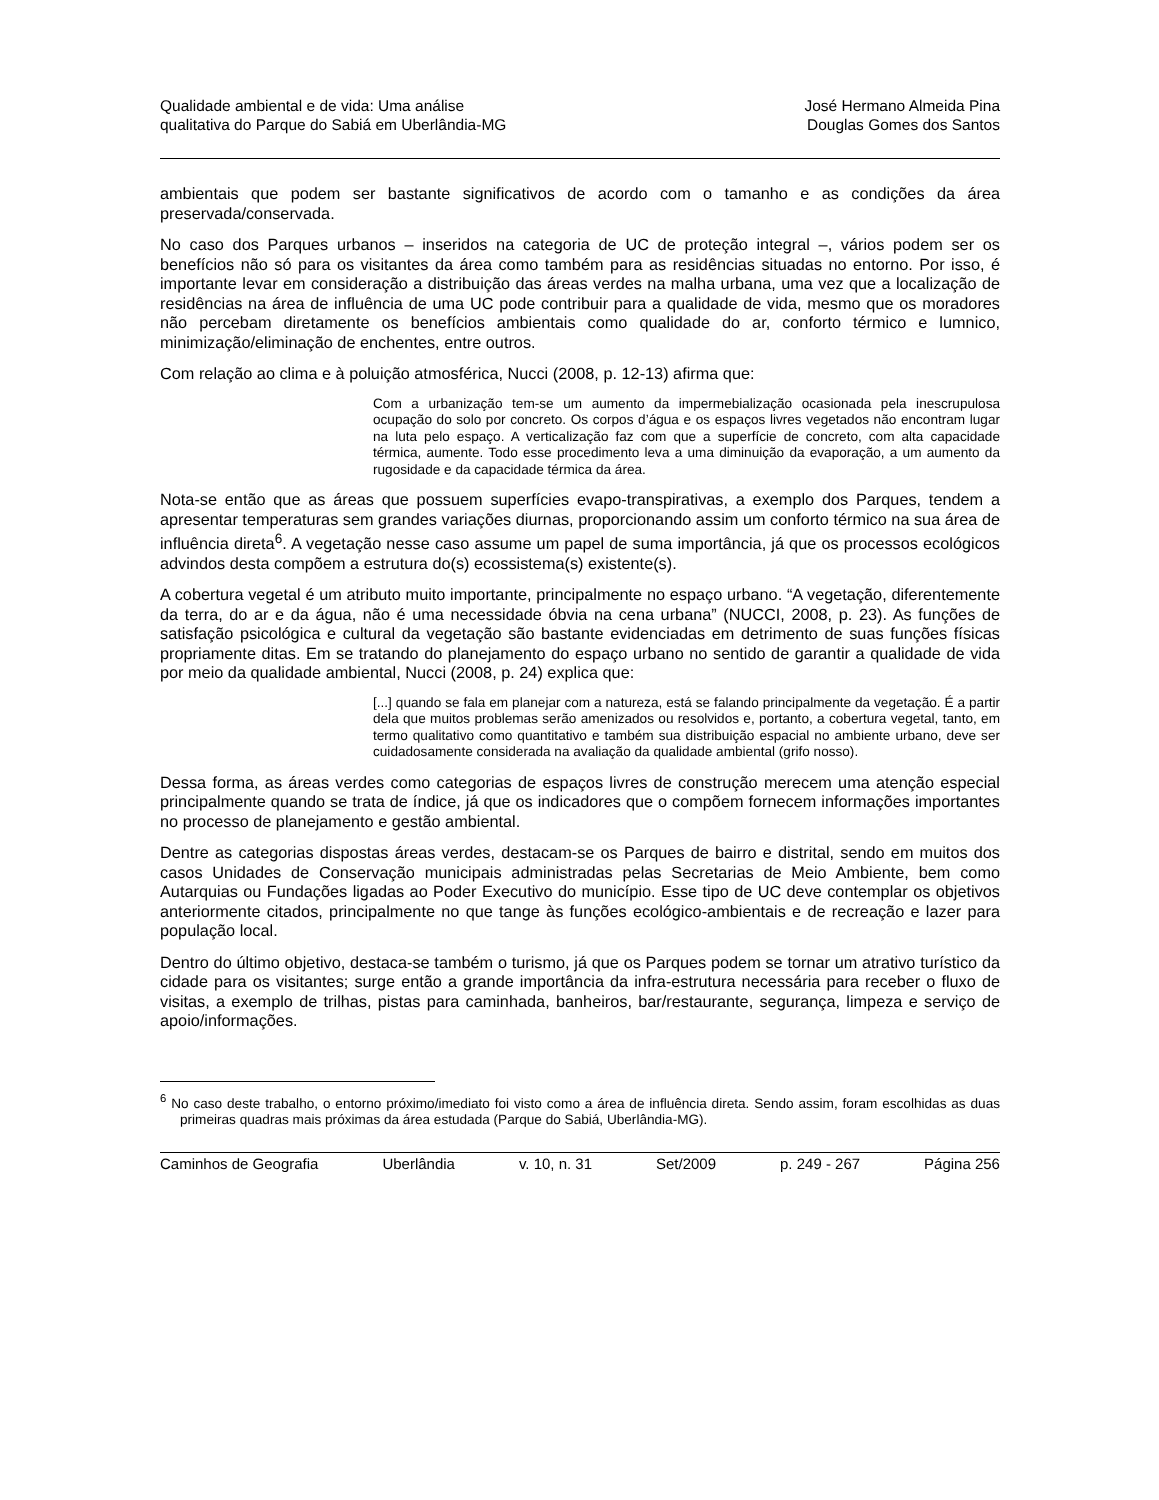Qualidade ambiental e de vida: Uma análise
qualitativa do Parque do Sabiá em Uberlândia-MG
José Hermano Almeida Pina
Douglas Gomes dos Santos
ambientais que podem ser bastante significativos de acordo com o tamanho e as condições da área preservada/conservada.
No caso dos Parques urbanos – inseridos na categoria de UC de proteção integral –, vários podem ser os benefícios não só para os visitantes da área como também para as residências situadas no entorno. Por isso, é importante levar em consideração a distribuição das áreas verdes na malha urbana, uma vez que a localização de residências na área de influência de uma UC pode contribuir para a qualidade de vida, mesmo que os moradores não percebam diretamente os benefícios ambientais como qualidade do ar, conforto térmico e lumnico, minimização/eliminação de enchentes, entre outros.
Com relação ao clima e à poluição atmosférica, Nucci (2008, p. 12-13) afirma que:
Com a urbanização tem-se um aumento da impermebialização ocasionada pela inescrupulosa ocupação do solo por concreto. Os corpos d’água e os espaços livres vegetados não encontram lugar na luta pelo espaço. A verticalização faz com que a superfície de concreto, com alta capacidade térmica, aumente. Todo esse procedimento leva a uma diminuição da evaporação, a um aumento da rugosidade e da capacidade térmica da área.
Nota-se então que as áreas que possuem superfícies evapo-transpirativas, a exemplo dos Parques, tendem a apresentar temperaturas sem grandes variações diurnas, proporcionando assim um conforto térmico na sua área de influência direta<sup>6</sup>. A vegetação nesse caso assume um papel de suma importância, já que os processos ecológicos advindos desta compõem a estrutura do(s) ecossistema(s) existente(s).
A cobertura vegetal é um atributo muito importante, principalmente no espaço urbano. “A vegetação, diferentemente da terra, do ar e da água, não é uma necessidade óbvia na cena urbana” (NUCCI, 2008, p. 23). As funções de satisfação psicológica e cultural da vegetação são bastante evidenciadas em detrimento de suas funções físicas propriamente ditas. Em se tratando do planejamento do espaço urbano no sentido de garantir a qualidade de vida por meio da qualidade ambiental, Nucci (2008, p. 24) explica que:
[...] quando se fala em planejar com a natureza, está se falando principalmente da vegetação. É a partir dela que muitos problemas serão amenizados ou resolvidos e, portanto, a cobertura vegetal, tanto, em termo qualitativo como quantitativo e também sua distribuição espacial no ambiente urbano, deve ser cuidadosamente considerada na avaliação da qualidade ambiental (grifo nosso).
Dessa forma, as áreas verdes como categorias de espaços livres de construção merecem uma atenção especial principalmente quando se trata de índice, já que os indicadores que o compõem fornecem informações importantes no processo de planejamento e gestão ambiental.
Dentre as categorias dispostas áreas verdes, destacam-se os Parques de bairro e distrital, sendo em muitos dos casos Unidades de Conservação municipais administradas pelas Secretarias de Meio Ambiente, bem como Autarquias ou Fundações ligadas ao Poder Executivo do município. Esse tipo de UC deve contemplar os objetivos anteriormente citados, principalmente no que tange às funções ecológico-ambientais e de recreação e lazer para população local.
Dentro do último objetivo, destaca-se também o turismo, já que os Parques podem se tornar um atrativo turístico da cidade para os visitantes; surge então a grande importância da infra-estrutura necessária para receber o fluxo de visitas, a exemplo de trilhas, pistas para caminhada, banheiros, bar/restaurante, segurança, limpeza e serviço de apoio/informações.
<sup>6</sup> No caso deste trabalho, o entorno próximo/imediato foi visto como a área de influência direta. Sendo assim, foram escolhidas as duas primeiras quadras mais próximas da área estudada (Parque do Sabiá, Uberlândia-MG).
Caminhos de Geografia Uberlândia v. 10, n. 31 Set/2009 p. 249 - 267 Página 256